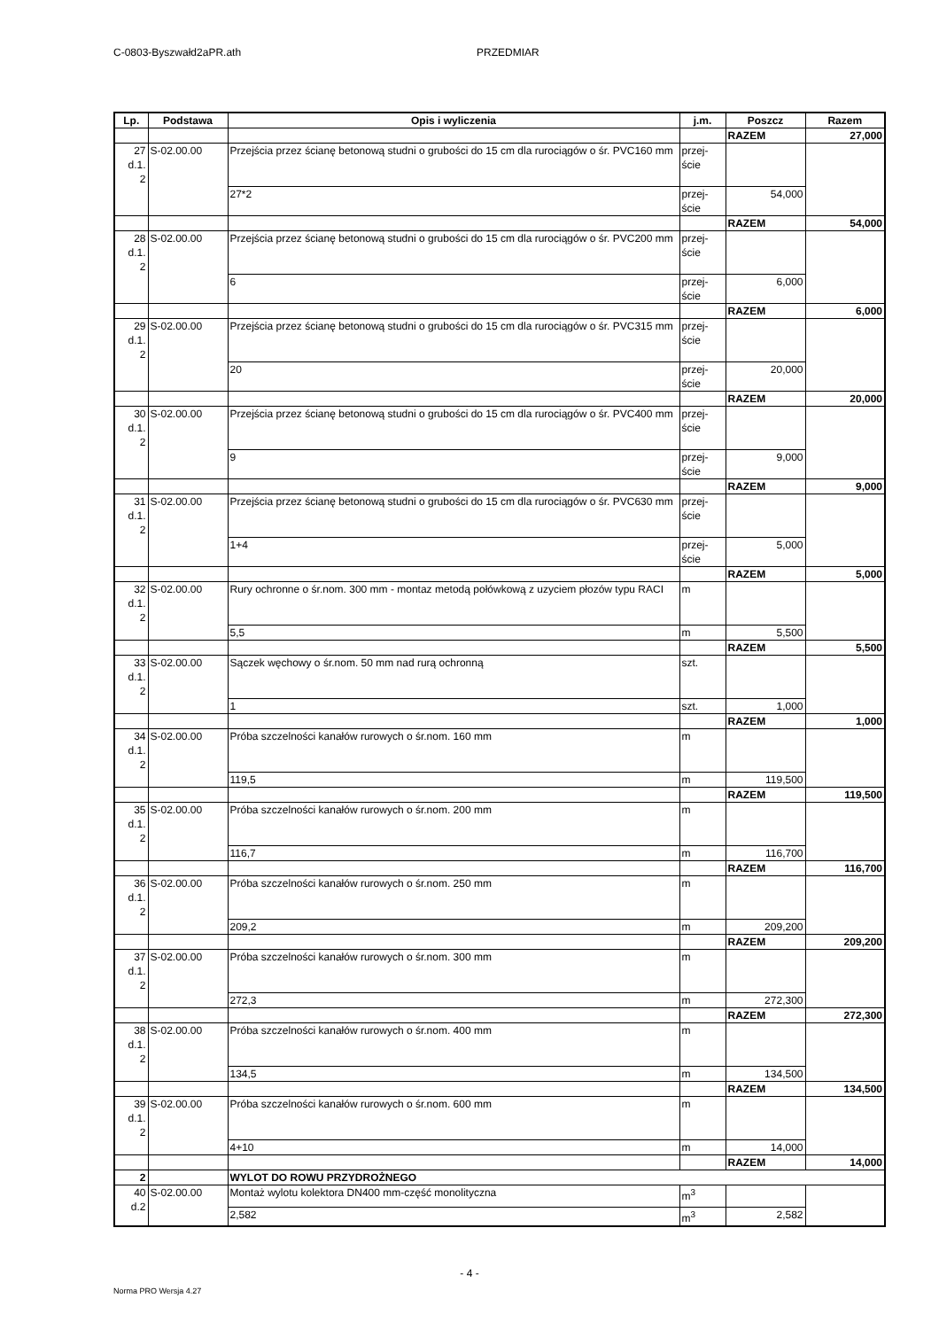C-0803-Byszwałd2aPR.ath PRZEDMIAR
| Lp. | Podstawa | Opis i wyliczenia | j.m. | Poszcz | Razem |
| --- | --- | --- | --- | --- | --- |
| | | | | RAZEM | 27,000 |
| 27 d.1. 2 | S-02.00.00 | Przejścia przez ścianę betonową studni o grubości do 15 cm dla rurociągów o śr. PVC160 mm | przej- ście | | |
| | | 27*2 | przej- ście | 54,000 | |
| | | | | RAZEM | 54,000 |
| 28 d.1. 2 | S-02.00.00 | Przejścia przez ścianę betonową studni o grubości do 15 cm dla rurociągów o śr. PVC200 mm | przej- ście | | |
| | | 6 | przej- ście | 6,000 | |
| | | | | RAZEM | 6,000 |
| 29 d.1. 2 | S-02.00.00 | Przejścia przez ścianę betonową studni o grubości do 15 cm dla rurociągów o śr. PVC315 mm | przej- ście | | |
| | | 20 | przej- ście | 20,000 | |
| | | | | RAZEM | 20,000 |
| 30 d.1. 2 | S-02.00.00 | Przejścia przez ścianę betonową studni o grubości do 15 cm dla rurociągów o śr. PVC400 mm | przej- ście | | |
| | | 9 | przej- ście | 9,000 | |
| | | | | RAZEM | 9,000 |
| 31 d.1. 2 | S-02.00.00 | Przejścia przez ścianę betonową studni o grubości do 15 cm dla rurociągów o śr. PVC630 mm | przej- ście | | |
| | | 1+4 | przej- ście | 5,000 | |
| | | | | RAZEM | 5,000 |
| 32 d.1. 2 | S-02.00.00 | Rury ochronne o śr.nom. 300 mm - montaz metodą połówkową z uzyciem płozów typu RACI | m | | |
| | | 5,5 | m | 5,500 | |
| | | | | RAZEM | 5,500 |
| 33 d.1. 2 | S-02.00.00 | Sączek węchowy o śr.nom. 50 mm nad rurą ochronną | szt. | | |
| | | 1 | szt. | 1,000 | |
| | | | | RAZEM | 1,000 |
| 34 d.1. 2 | S-02.00.00 | Próba szczelności kanałów rurowych o śr.nom. 160 mm | m | | |
| | | 119,5 | m | 119,500 | |
| | | | | RAZEM | 119,500 |
| 35 d.1. 2 | S-02.00.00 | Próba szczelności kanałów rurowych o śr.nom. 200 mm | m | | |
| | | 116,7 | m | 116,700 | |
| | | | | RAZEM | 116,700 |
| 36 d.1. 2 | S-02.00.00 | Próba szczelności kanałów rurowych o śr.nom. 250 mm | m | | |
| | | 209,2 | m | 209,200 | |
| | | | | RAZEM | 209,200 |
| 37 d.1. 2 | S-02.00.00 | Próba szczelności kanałów rurowych o śr.nom. 300 mm | m | | |
| | | 272,3 | m | 272,300 | |
| | | | | RAZEM | 272,300 |
| 38 d.1. 2 | S-02.00.00 | Próba szczelności kanałów rurowych o śr.nom. 400 mm | m | | |
| | | 134,5 | m | 134,500 | |
| | | | | RAZEM | 134,500 |
| 39 d.1. 2 | S-02.00.00 | Próba szczelności kanałów rurowych o śr.nom. 600 mm | m | | |
| | | 4+10 | m | 14,000 | |
| | | | | RAZEM | 14,000 |
| 2 | | WYLOT DO ROWU PRZYDROŻNEGO | | | |
| 40 d.2 | S-02.00.00 | Montaż wylotu kolektora DN400 mm-część monolityczna | m<sup>3</sup> | | |
| | | 2,582 | m<sup>3</sup> | 2,582 | |
- 4 -
Norma PRO Wersja 4.27